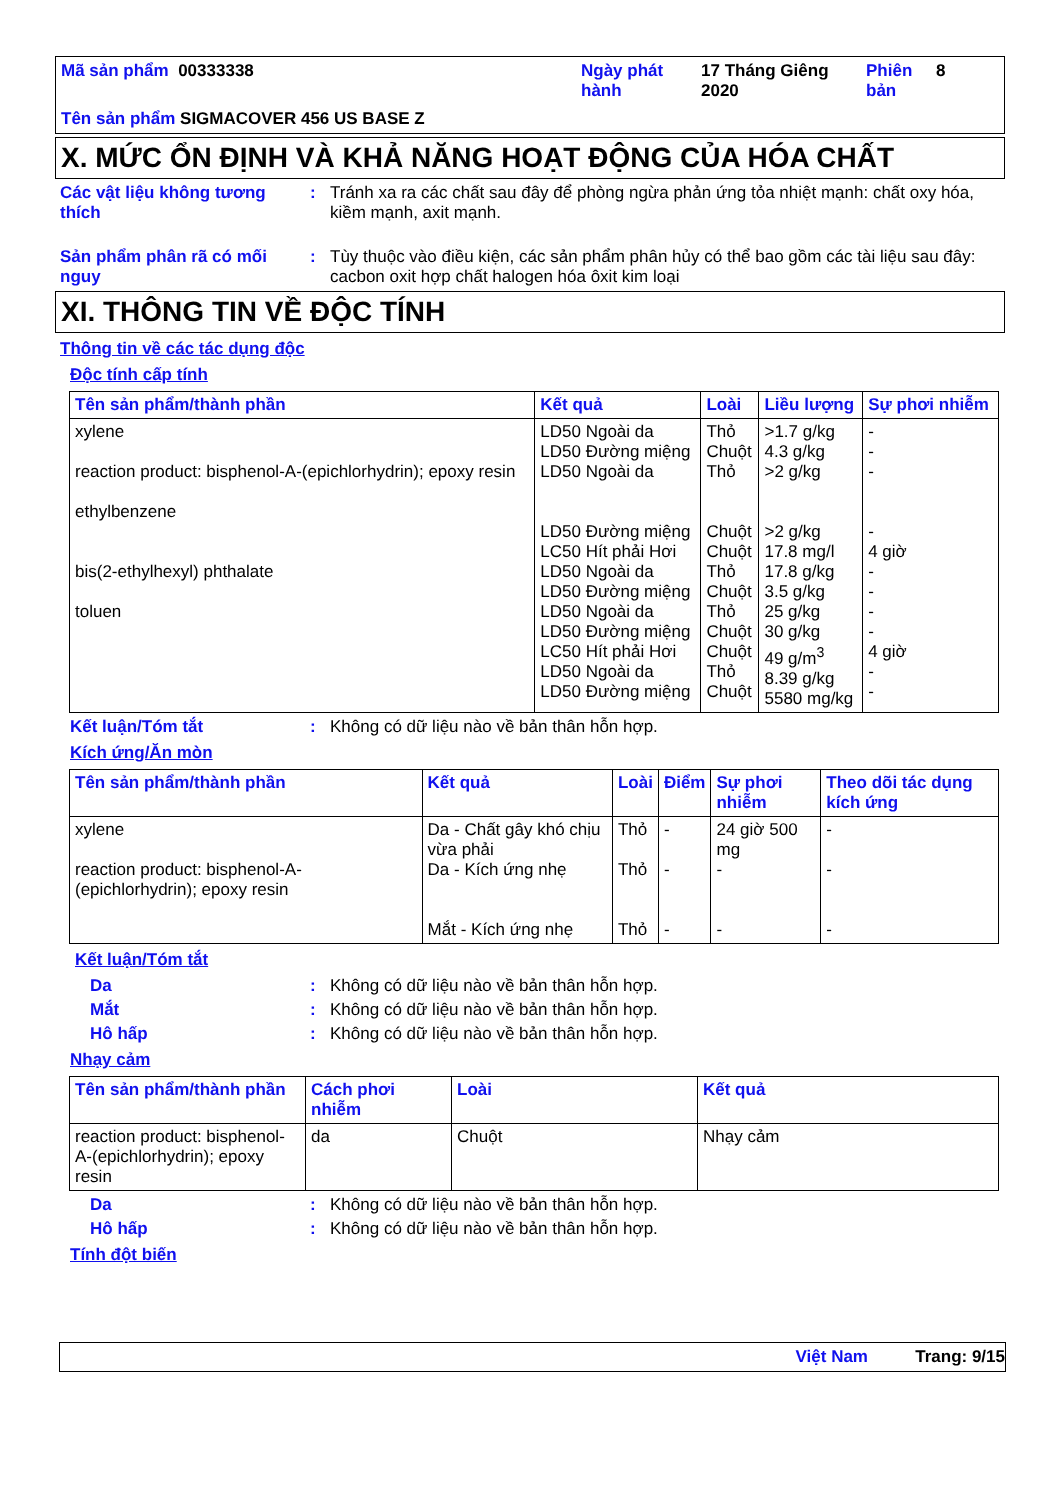Mã sản phẩm 00333338
Ngày phát hành
17 Tháng Giêng 2020
Phiên bản
8
Tên sản phẩm SIGMACOVER 456 US BASE Z
X. MỨC ỔN ĐỊNH VÀ KHẢ NĂNG HOẠT ĐỘNG CỦA HÓA CHẤT
Các vật liệu không tương thích
: Tránh xa ra các chất sau đây để phòng ngừa phản ứng tỏa nhiệt mạnh: chất oxy hóa, kiềm mạnh, axit mạnh.
Sản phẩm phân rã có mối nguy
: Tùy thuộc vào điều kiện, các sản phẩm phân hủy có thể bao gồm các tài liệu sau đây: cacbon oxit hợp chất halogen hóa ôxit kim loại
XI. THÔNG TIN VỀ ĐỘC TÍNH
Thông tin về các tác dụng độc
Độc tính cấp tính
| Tên sản phẩm/thành phần | Kết quả | Loài | Liều lượng | Sự phơi nhiễm |
| --- | --- | --- | --- | --- |
| xylene reaction product: bisphenol-A-(epichlorhydrin); epoxy resin ethylbenzene bis(2-ethylhexyl) phthalate toluen | LD50 Ngoài da LD50 Đường miệng LD50 Ngoài da LD50 Đường miệng LC50 Hít phải Hơi LD50 Ngoài da LD50 Đường miệng LD50 Ngoài da LD50 Đường miệng LC50 Hít phải Hơi LD50 Ngoài da LD50 Đường miệng | Thỏ Chuột Thỏ Chuột Chuột Thỏ Chuột Thỏ Chuột Chuột Thỏ Chuột | >1.7 g/kg 4.3 g/kg >2 g/kg >2 g/kg 17.8 mg/l 17.8 g/kg 3.5 g/kg 25 g/kg 30 g/kg 49 g/m<sup>3</sup> 8.39 g/kg 5580 mg/kg | - - - - 4 giờ - - - - 4 giờ - - |
Kết luận/Tóm tắt : Không có dữ liệu nào về bản thân hỗn hợp.
Kích ứng/Ăn mòn
| Tên sản phẩm/thành phần | Kết quả | Loài | Điểm | Sự phơi nhiễm | Theo dõi tác dụng kích ứng |
| --- | --- | --- | --- | --- | --- |
| xylene reaction product: bisphenol-A-(epichlorhydrin); epoxy resin | Da - Chất gây khó chịu vừa phải Da - Kích ứng nhẹ Mắt - Kích ứng nhẹ | Thỏ Thỏ Thỏ | - - - | 24 giờ 500 mg - - | - - - |
Kết luận/Tóm tắt
Da : Không có dữ liệu nào về bản thân hỗn hợp.
Mắt : Không có dữ liệu nào về bản thân hỗn hợp.
Hô hấp : Không có dữ liệu nào về bản thân hỗn hợp.
Nhạy cảm
| Tên sản phẩm/thành phần | Cách phơi nhiễm | Loài | Kết quả |
| --- | --- | --- | --- |
| reaction product: bisphenol-A-(epichlorhydrin); epoxy resin | da | Chuột | Nhạy cảm |
Da : Không có dữ liệu nào về bản thân hỗn hợp.
Hô hấp : Không có dữ liệu nào về bản thân hỗn hợp.
Tính đột biến
Việt Nam Trang: 9/15